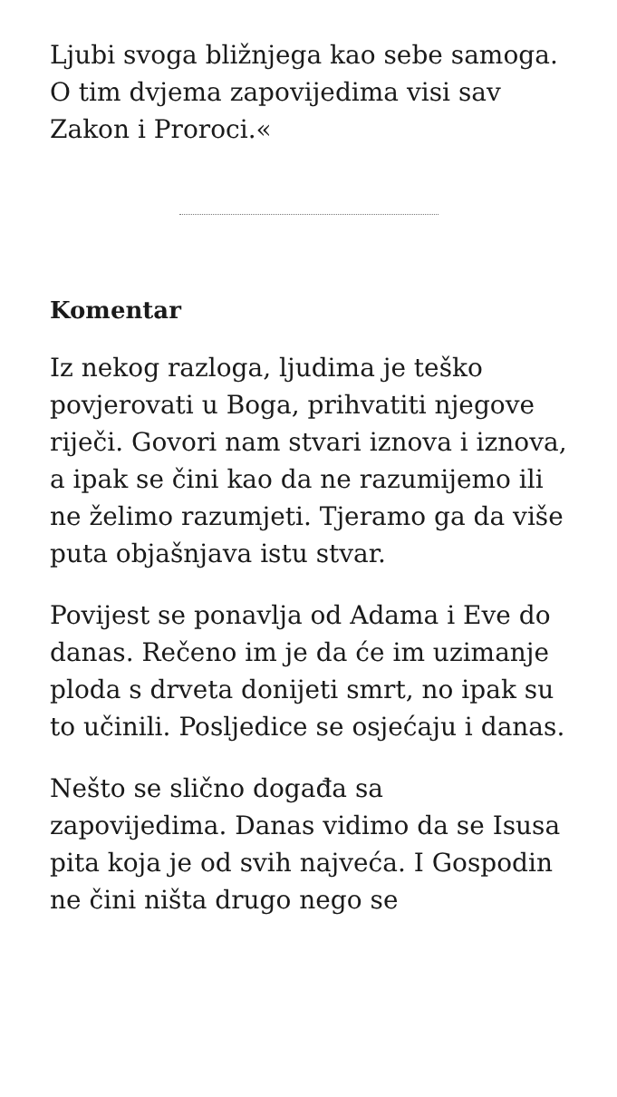Ljubi svoga bližnjega kao sebe samoga. O tim dvjema zapovijedima visi sav Zakon i Proroci.«
Komentar
Iz nekog razloga, ljudima je teško povjerovati u Boga, prihvatiti njegove riječi. Govori nam stvari iznova i iznova, a ipak se čini kao da ne razumijemo ili ne želimo razumjeti. Tjeramo ga da više puta objašnjava istu stvar.
Povijest se ponavlja od Adama i Eve do danas. Rečeno im je da će im uzimanje ploda s drveta donijeti smrt, no ipak su to učinili. Posljedice se osjećaju i danas.
Nešto se slično događa sa zapovijedima. Danas vidimo da se Isusa pita koja je od svih najveća. I Gospodin ne čini ništa drugo nego se